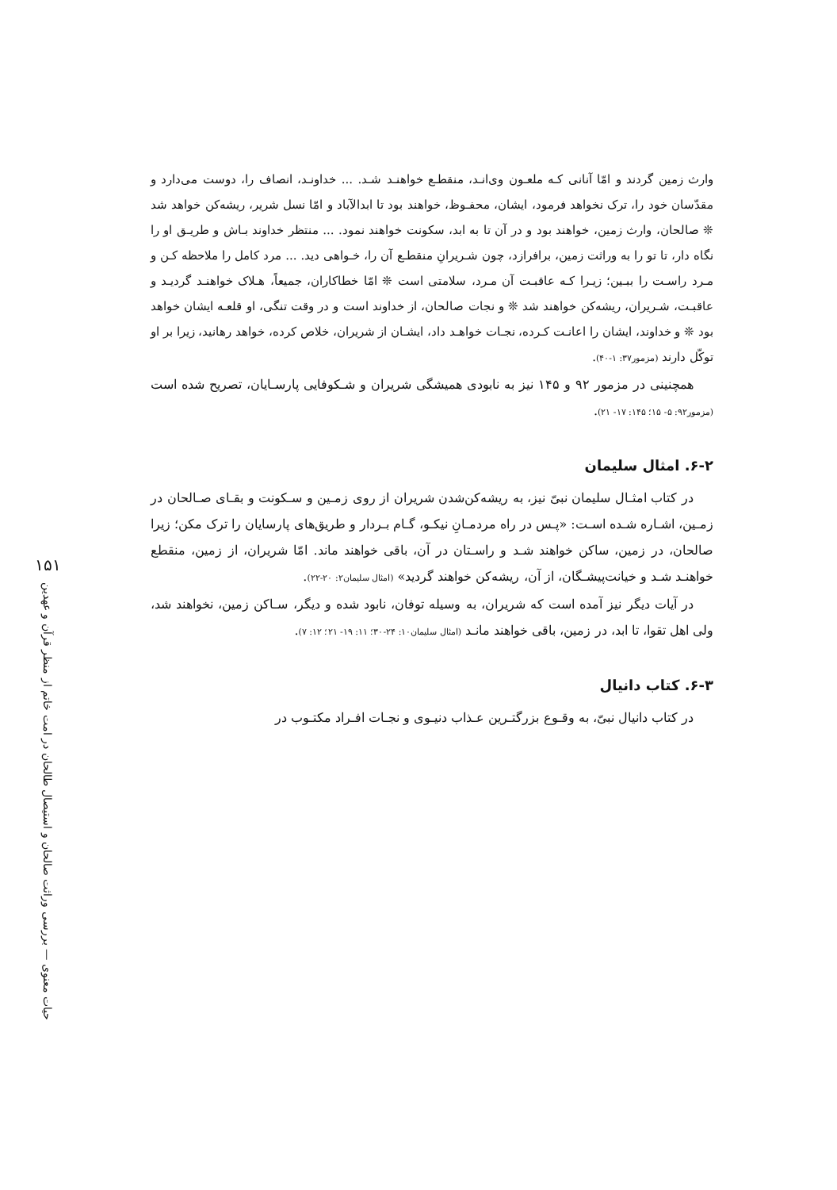۱۵۱
حیات معنوی — بررسی وراثت صالحان و استیصال طالحان در امت خاتم از منظر قرآن و عهدین
وارث زمین گردند و امّا آنانی کـه ملعـون وی‌انـد، منقطـع خواهنـد شـد. ... خداونـد، انصاف را، دوست می‌دارد و مقدّسان خود را، ترک نخواهد فرمود، ایشان، محفـوظ، خواهند بود تا ابدالآباد و امّا نسل شریر، ریشه‌کن خواهد شد ❊ صالحان، وارث زمین، خواهند بود و در آن تا به ابد، سکونت خواهند نمود. ... منتظر خداوند بـاش و طریـق او را نگاه دار، تا تو را به وراثت زمین، برافرازد، چون شـریرانِ منقطـع آن را، خـواهی دید. ... مرد کامل را ملاحظه کـن و مـرد راسـت را ببـین؛ زیـرا کـه عاقبـت آن مـرد، سلامتی است ❊ امّا خطاکاران، جمیعاً، هـلاک خواهنـد گردیـد و عاقبـت، شـریران، ریشه‌کن خواهند شد ❊ و نجات صالحان، از خداوند است و در وقت تنگی، او قلعـه ایشان خواهد بود ❊ و خداوند، ایشان را اعانـت کـرده، نجـات خواهـد داد، ایشـان از شریران، خلاص کرده، خواهد رهانید، زیرا بر او توکّل دارند (مزمور۳۷: ۱-۴۰).
همچنینی در مزمور ۹۲ و ۱۴۵ نیز به نابودی همیشگی شریران و شـکوفایی پارسـایان، تصریح شده است (مزمور۹۲: ۵- ۱۵؛ ۱۴۵: ۱۷- ۲۱).
۶-۲. امثال سلیمان
در کتاب امثـال سلیمان نبیّ نیز، به ریشه‌کن‌شدن شریران از روی زمـین و سـکونت و بقـای صـالحان در زمـین، اشـاره شـده اسـت: «پـس در راه مردمـانِ نیکـو، گـام بـردار و طریق‌های پارسایان را ترک مکن؛ زیرا صالحان، در زمین، ساکن خواهند شـد و راسـتان در آن، باقی خواهند ماند. امّا شریران، از زمین، منقطع خواهنـد شـد و خیانت‌پیشـگان، از آن، ریشه‌کن خواهند گردید» (امثال سلیمان۲: ۲۰-۲۲).
در آیات دیگر نیز آمده است که شریران، به وسیله توفان، نابود شده و دیگر، سـاکن زمین، نخواهند شد، ولی اهل تقوا، تا ابد، در زمین، باقی خواهند مانـد (امثال سلیمان۱۰: ۲۴-۳۰؛ ۱۱: ۱۹- ۲۱؛ ۱۲: ۷).
۶-۳. کتاب دانیال
در کتاب دانیال نبیّ، به وقـوع بزرگتـرین عـذاب دنیـوی و نجـات افـراد مکتـوب در